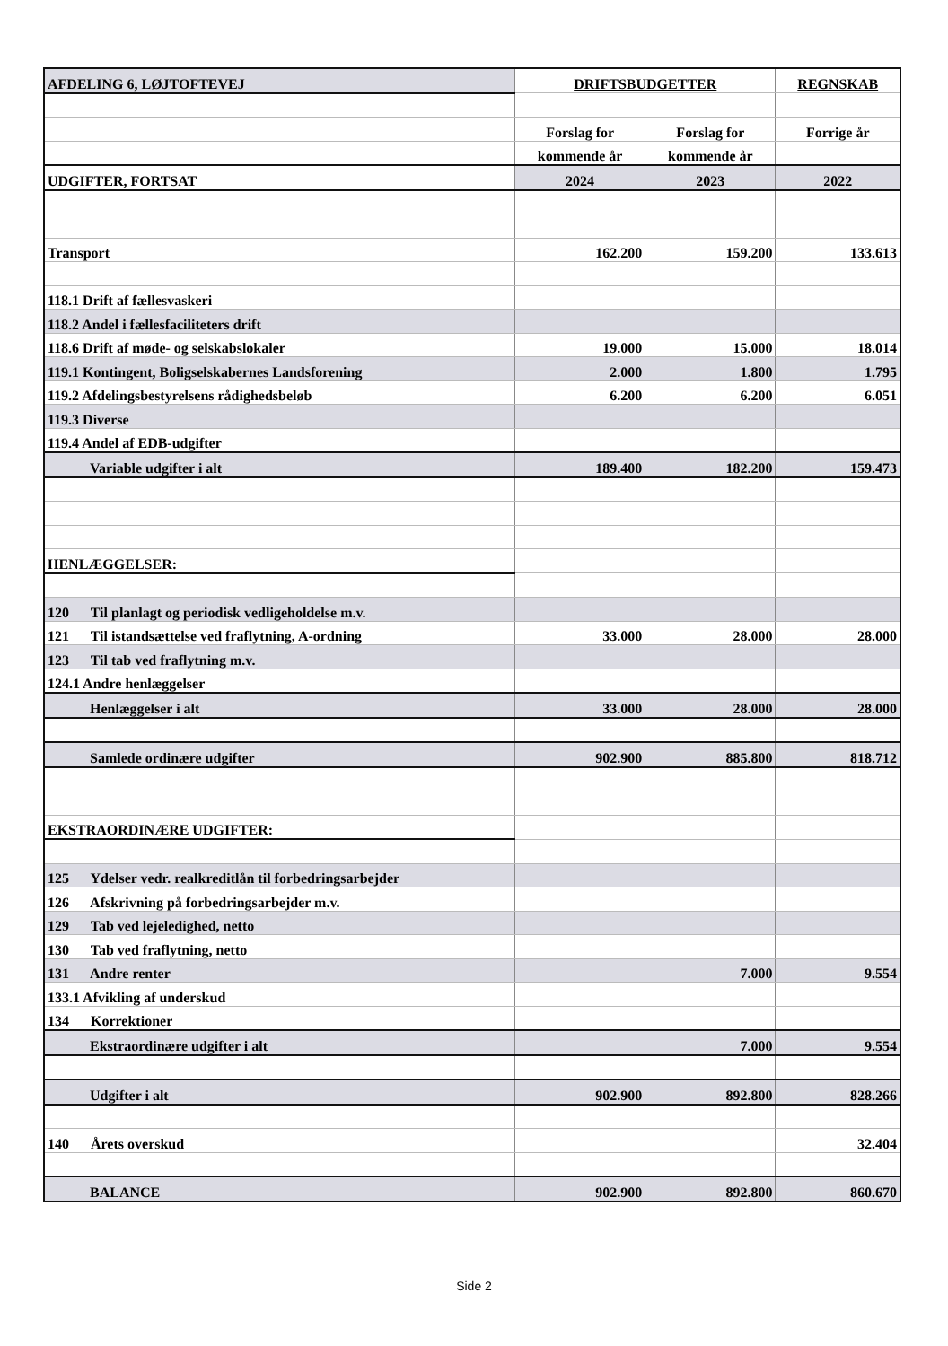| AFDELING 6, LØJTOFTEVEJ | DRIFTSBUDGETTER | | REGNSKAB |
| | Forslag for | Forslag for | Forrige år |
| | kommende år | kommende år | |
| UDGIFTER, FORTSAT | 2024 | 2023 | 2022 |
| Transport | 162.200 | 159.200 | 133.613 |
| 118.1 Drift af fællesvaskeri | | | |
| 118.2 Andel i fællesfaciliteters drift | | | |
| 118.6 Drift af møde- og selskabslokaler | 19.000 | 15.000 | 18.014 |
| 119.1 Kontingent, Boligselskabernes Landsforening | 2.000 | 1.800 | 1.795 |
| 119.2 Afdelingsbestyrelsens rådighedsbeløb | 6.200 | 6.200 | 6.051 |
| 119.3 Diverse | | | |
| 119.4 Andel af EDB-udgifter | | | |
| Variable udgifter i alt | 189.400 | 182.200 | 159.473 |
| HENLÆGGELSER: | | | |
| 120 Til planlagt og periodisk vedligeholdelse m.v. | | | |
| 121 Til istandsættelse ved fraflytning, A-ordning | 33.000 | 28.000 | 28.000 |
| 123 Til tab ved fraflytning m.v. | | | |
| 124.1 Andre henlæggelser | | | |
| Henlæggelser i alt | 33.000 | 28.000 | 28.000 |
| Samlede ordinære udgifter | 902.900 | 885.800 | 818.712 |
| EKSTRAORDINÆRE UDGIFTER: | | | |
| 125 Ydelser vedr. realkreditlån til forbedringsarbejder | | | |
| 126 Afskrivning på forbedringsarbejder m.v. | | | |
| 129 Tab ved lejeledighed, netto | | | |
| 130 Tab ved fraflytning, netto | | | |
| 131 Andre renter | | 7.000 | 9.554 |
| 133.1 Afvikling af underskud | | | |
| 134 Korrektioner | | | |
| Ekstraordinære udgifter i alt | | 7.000 | 9.554 |
| Udgifter i alt | 902.900 | 892.800 | 828.266 |
| 140 Årets overskud | | | 32.404 |
| BALANCE | 902.900 | 892.800 | 860.670 |
Side 2